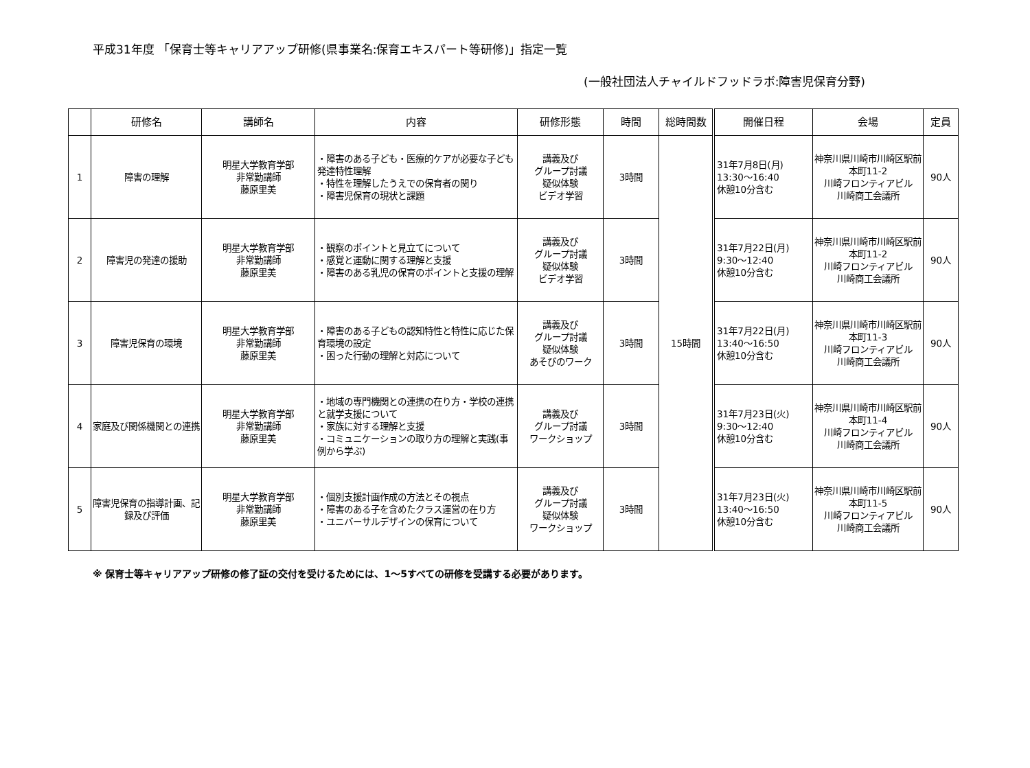平成31年度 「保育士等キャリアアップ研修(県事業名:保育エキスパート等研修)」指定一覧
(一般社団法人チャイルドフッドラボ:障害児保育分野)
| | 研修名 | 講師名 | 内容 | 研修形態 | 時間 | 総時間数 | 開催日程 | 会場 | 定員 |
| --- | --- | --- | --- | --- | --- | --- | --- | --- | --- |
| 1 | 障害の理解 | 明星大学教育学部 非常勤講師 藤原里美 | ・障害のある子ども・医療的ケアが必要な子ども発達特性理解 ・特性を理解したうえでの保育者の関り ・障害児保育の現状と課題 | 講義及び グループ討議 疑似体験 ビデオ学習 | 3時間 | 15時間 | 31年7月8日(月) 13:30～16:40 休憩10分含む | 神奈川県川崎市川崎区駅前本町11-2 川崎フロンティアビル 川崎商工会議所 | 90人 |
| 2 | 障害児の発達の援助 | 明星大学教育学部 非常勤講師 藤原里美 | ・観察のポイントと見立てについて ・感覚と運動に関する理解と支援 ・障害のある乳児の保育のポイントと支援の理解 | 講義及び グループ討議 疑似体験 ビデオ学習 | 3時間 | | 31年7月22日(月) 9:30～12:40 休憩10分含む | 神奈川県川崎市川崎区駅前本町11-2 川崎フロンティアビル 川崎商工会議所 | 90人 |
| 3 | 障害児保育の環境 | 明星大学教育学部 非常勤講師 藤原里美 | ・障害のある子どもの認知特性と特性に応じた保育環境の設定 ・困った行動の理解と対応について | 講義及び グループ討議 疑似体験 あそびのワーク | 3時間 | | 31年7月22日(月) 13:40～16:50 休憩10分含む | 神奈川県川崎市川崎区駅前本町11-3 川崎フロンティアビル 川崎商工会議所 | 90人 |
| 4 | 家庭及び関係機関との連携 | 明星大学教育学部 非常勤講師 藤原里美 | ・地域の専門機関との連携の在り方・学校の連携と就学支援について ・家族に対する理解と支援 ・コミュニケーションの取り方の理解と実践(事例から学ぶ) | 講義及び グループ討議 ワークショップ | 3時間 | | 31年7月23日(火) 9:30～12:40 休憩10分含む | 神奈川県川崎市川崎区駅前本町11-4 川崎フロンティアビル 川崎商工会議所 | 90人 |
| 5 | 障害児保育の指導計画、記録及び評価 | 明星大学教育学部 非常勤講師 藤原里美 | ・個別支援計画作成の方法とその視点 ・障害のある子を含めたクラス運営の在り方 ・ユニバーサルデザインの保育について | 講義及び グループ討議 疑似体験 ワークショップ | 3時間 | | 31年7月23日(火) 13:40～16:50 休憩10分含む | 神奈川県川崎市川崎区駅前本町11-5 川崎フロンティアビル 川崎商工会議所 | 90人 |
※ 保育士等キャリアアップ研修の修了証の交付を受けるためには、1～5すべての研修を受講する必要があります。